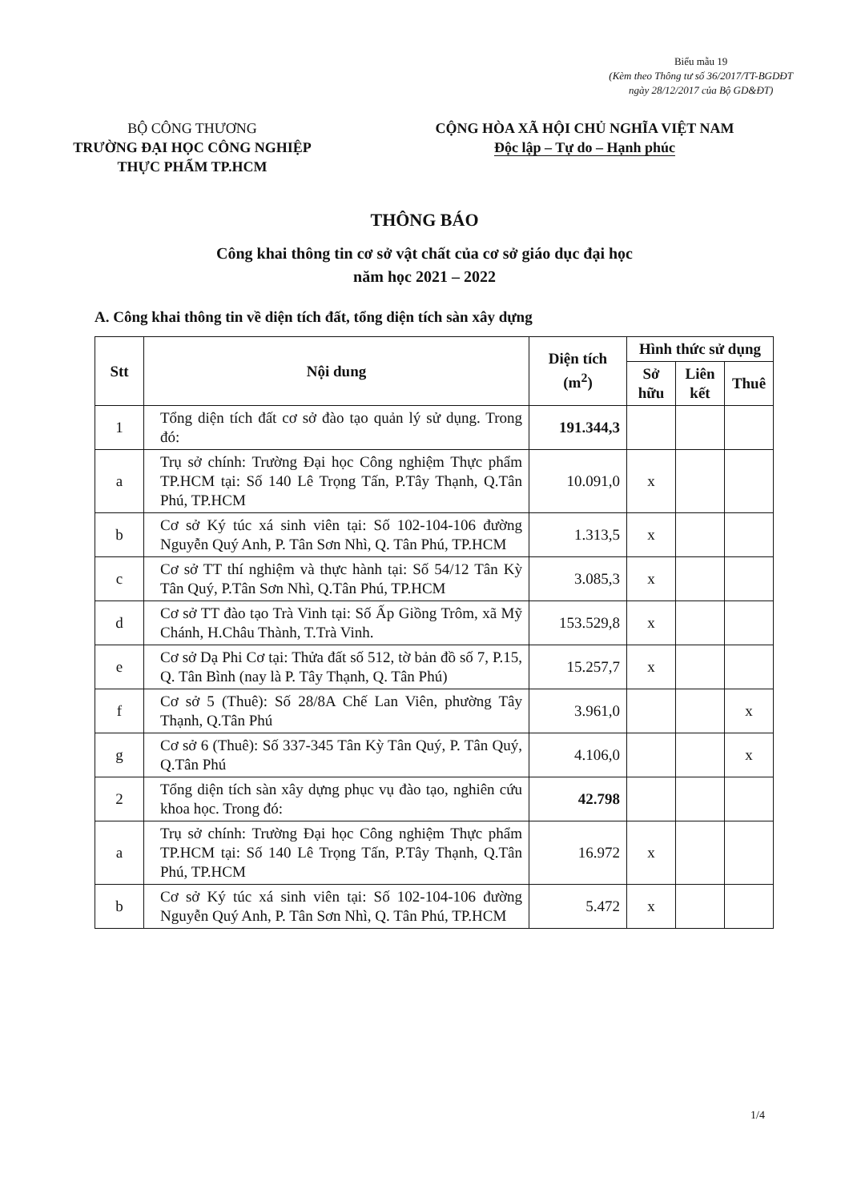Biểu mẫu 19
(Kèm theo Thông tư số 36/2017/TT-BGDĐT
ngày 28/12/2017 của Bộ GD&ĐT)
BỘ CÔNG THƯƠNG
TRƯỜNG ĐẠI HỌC CÔNG NGHIỆP
THỰC PHẨM TP.HCM
CỘNG HÒA XÃ HỘI CHỦ NGHĨA VIỆT NAM
Độc lập – Tự do – Hạnh phúc
THÔNG BÁO
Công khai thông tin cơ sở vật chất của cơ sở giáo dục đại học
năm học 2021 – 2022
A. Công khai thông tin về diện tích đất, tổng diện tích sàn xây dựng
| Stt | Nội dung | Diện tích (m<sup>2</sup>) | Hình thức sử dụng | | |
| --- | --- | --- | --- | --- | --- |
| | | | Sở hữu | Liên kết | Thuê |
| 1 | Tổng diện tích đất cơ sở đào tạo quản lý sử dụng. Trong đó: | 191.344,3 | | | |
| a | Trụ sở chính: Trường Đại học Công nghiệm Thực phẩm TP.HCM tại: Số 140 Lê Trọng Tấn, P.Tây Thạnh, Q.Tân Phú, TP.HCM | 10.091,0 | x | | |
| b | Cơ sở Ký túc xá sinh viên tại: Số 102-104-106 đường Nguyễn Quý Anh, P. Tân Sơn Nhì, Q. Tân Phú, TP.HCM | 1.313,5 | x | | |
| c | Cơ sở TT thí nghiệm và thực hành tại: Số 54/12 Tân Kỳ Tân Quý, P.Tân Sơn Nhì, Q.Tân Phú, TP.HCM | 3.085,3 | x | | |
| d | Cơ sở TT đào tạo Trà Vinh tại: Số Ấp Giồng Trôm, xã Mỹ Chánh, H.Châu Thành, T.Trà Vinh. | 153.529,8 | x | | |
| e | Cơ sở Dạ Phi Cơ tại: Thửa đất số 512, tờ bản đồ số 7, P.15, Q. Tân Bình (nay là P. Tây Thạnh, Q. Tân Phú) | 15.257,7 | x | | |
| f | Cơ sở 5 (Thuê): Số 28/8A Chế Lan Viên, phường Tây Thạnh, Q.Tân Phú | 3.961,0 | | | x |
| g | Cơ sở 6 (Thuê): Số 337-345 Tân Kỳ Tân Quý, P. Tân Quý, Q.Tân Phú | 4.106,0 | | | x |
| 2 | Tổng diện tích sàn xây dựng phục vụ đào tạo, nghiên cứu khoa học. Trong đó: | 42.798 | | | |
| a | Trụ sở chính: Trường Đại học Công nghiệm Thực phẩm TP.HCM tại: Số 140 Lê Trọng Tấn, P.Tây Thạnh, Q.Tân Phú, TP.HCM | 16.972 | x | | |
| b | Cơ sở Ký túc xá sinh viên tại: Số 102-104-106 đường Nguyễn Quý Anh, P. Tân Sơn Nhì, Q. Tân Phú, TP.HCM | 5.472 | x | | |
1/4